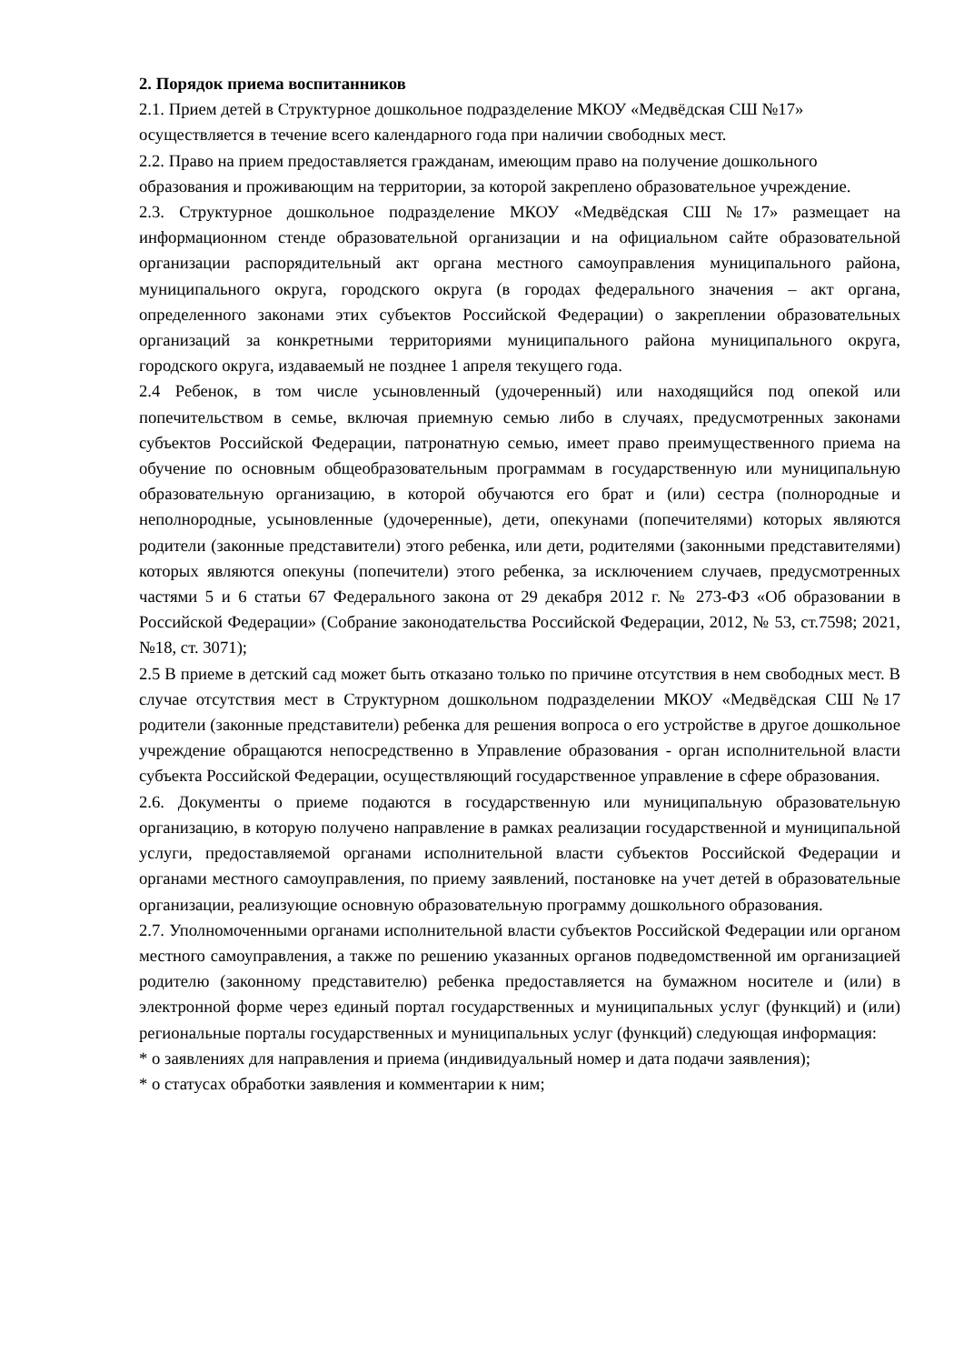2. Порядок приема воспитанников
2.1. Прием детей в Структурное дошкольное подразделение МКОУ «Медвёдская СШ №17» осуществляется в течение всего календарного года при наличии свободных мест.
2.2. Право на прием предоставляется гражданам, имеющим право на получение дошкольного образования и проживающим на территории, за которой закреплено образовательное учреждение.
2.3. Структурное дошкольное подразделение МКОУ «Медвёдская СШ №17» размещает на информационном стенде образовательной организации и на официальном сайте образовательной организации распорядительный акт органа местного самоуправления муниципального района, муниципального округа, городского округа (в городах федерального значения – акт органа, определенного законами этих субъектов Российской Федерации) о закреплении образовательных организаций за конкретными территориями муниципального района муниципального округа, городского округа, издаваемый не позднее 1 апреля текущего года.
2.4 Ребенок, в том числе усыновленный (удочеренный) или находящийся под опекой или попечительством в семье, включая приемную семью либо в случаях, предусмотренных законами субъектов Российской Федерации, патронатную семью, имеет право преимущественного приема на обучение по основным общеобразовательным программам в государственную или муниципальную образовательную организацию, в которой обучаются его брат и (или) сестра (полнородные и неполнородные, усыновленные (удочеренные), дети, опекунами (попечителями) которых являются родители (законные представители) этого ребенка, или дети, родителями (законными представителями) которых являются опекуны (попечители) этого ребенка, за исключением случаев, предусмотренных частями 5 и 6 статьи 67 Федерального закона от 29 декабря 2012 г. № 273-ФЗ «Об образовании в Российской Федерации» (Собрание законодательства Российской Федерации, 2012, № 53, ст.7598; 2021, №18, ст. 3071);
2.5 В приеме в детский сад может быть отказано только по причине отсутствия в нем свободных мест. В случае отсутствия мест в Структурном дошкольном подразделении МКОУ «Медвёдская СШ №17 родители (законные представители) ребенка для решения вопроса о его устройстве в другое дошкольное учреждение обращаются непосредственно в Управление образования - орган исполнительной власти субъекта Российской Федерации, осуществляющий государственное управление в сфере образования.
2.6. Документы о приеме подаются в государственную или муниципальную образовательную организацию, в которую получено направление в рамках реализации государственной и муниципальной услуги, предоставляемой органами исполнительной власти субъектов Российской Федерации и органами местного самоуправления, по приему заявлений, постановке на учет детей в образовательные организации, реализующие основную образовательную программу дошкольного образования.
2.7. Уполномоченными органами исполнительной власти субъектов Российской Федерации или органом местного самоуправления, а также по решению указанных органов подведомственной им организацией родителю (законному представителю) ребенка предоставляется на бумажном носителе и (или) в электронной форме через единый портал государственных и муниципальных услуг (функций) и (или) региональные порталы государственных и муниципальных услуг (функций) следующая информация:
* о заявлениях для направления и приема (индивидуальный номер и дата подачи заявления);
* о статусах обработки заявления и комментарии к ним;